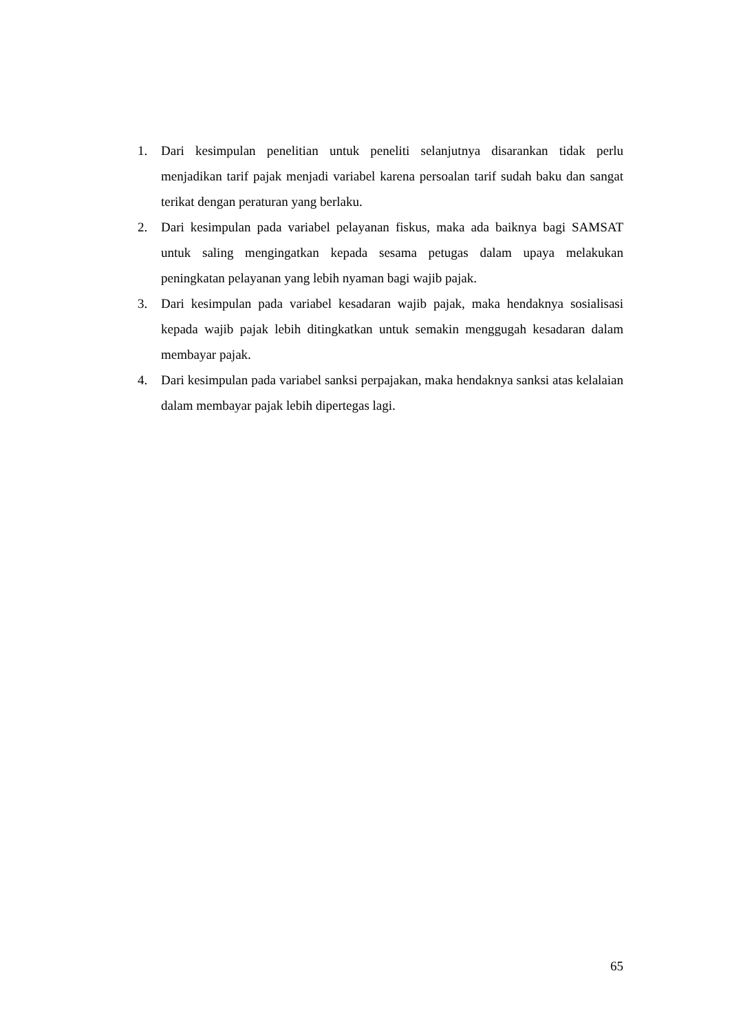1. Dari kesimpulan penelitian untuk peneliti selanjutnya disarankan tidak perlu menjadikan tarif pajak menjadi variabel karena persoalan tarif sudah baku dan sangat terikat dengan peraturan yang berlaku.
2. Dari kesimpulan pada variabel pelayanan fiskus, maka ada baiknya bagi SAMSAT untuk saling mengingatkan kepada sesama petugas dalam upaya melakukan peningkatan pelayanan yang lebih nyaman bagi wajib pajak.
3. Dari kesimpulan pada variabel kesadaran wajib pajak, maka hendaknya sosialisasi kepada wajib pajak lebih ditingkatkan untuk semakin menggugah kesadaran dalam membayar pajak.
4. Dari kesimpulan pada variabel sanksi perpajakan, maka hendaknya sanksi atas kelalaian dalam membayar pajak lebih dipertegas lagi.
65